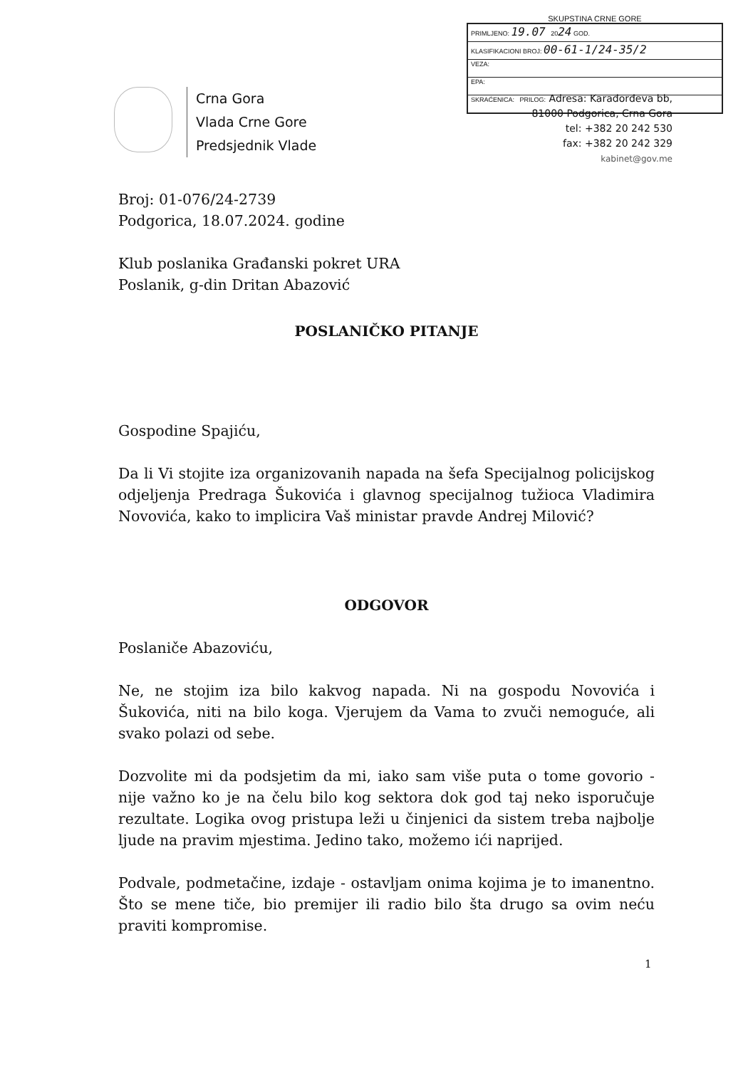SKUPSTINA CRNE GORE
| PRIMLJENO: 19.07 20 24 GOD. |
| KLASIFIKACIONI BROJ: 00-61-1/24-35/2 |
| VEZA: |
| EPA: |
| SKRAĆENICA: PRILOG: |
Adresa: Karađorđeva bb,
81000 Podgorica, Crna Gora
tel: +382 20 242 530
fax: +382 20 242 329
kabinet@gov.me
Crna Gora
Vlada Crne Gore
Predsjednik Vlade
Broj: 01-076/24-2739
Podgorica, 18.07.2024. godine
Klub poslanika Građanski pokret URA
Poslanik, g-din Dritan Abazović
POSLANIČKO PITANJE
Gospodine Spajiću,
Da li Vi stojite iza organizovanih napada na šefa Specijalnog policijskog odjeljenja Predraga Šukovića i glavnog specijalnog tužioca Vladimira Novovića, kako to implicira Vaš ministar pravde Andrej Milović?
ODGOVOR
Poslaniče Abazoviću,
Ne, ne stojim iza bilo kakvog napada. Ni na gospodu Novovića i Šukovića, niti na bilo koga. Vjerujem da Vama to zvuči nemoguće, ali svako polazi od sebe.
Dozvolite mi da podsjetim da mi, iako sam više puta o tome govorio - nije važno ko je na čelu bilo kog sektora dok god taj neko isporučuje rezultate. Logika ovog pristupa leži u činjenici da sistem treba najbolje ljude na pravim mjestima. Jedino tako, možemo ići naprijed.
Podvale, podmetačine, izdaje - ostavljam onima kojima je to imanentno. Što se mene tiče, bio premijer ili radio bilo šta drugo sa ovim neću praviti kompromise.
1